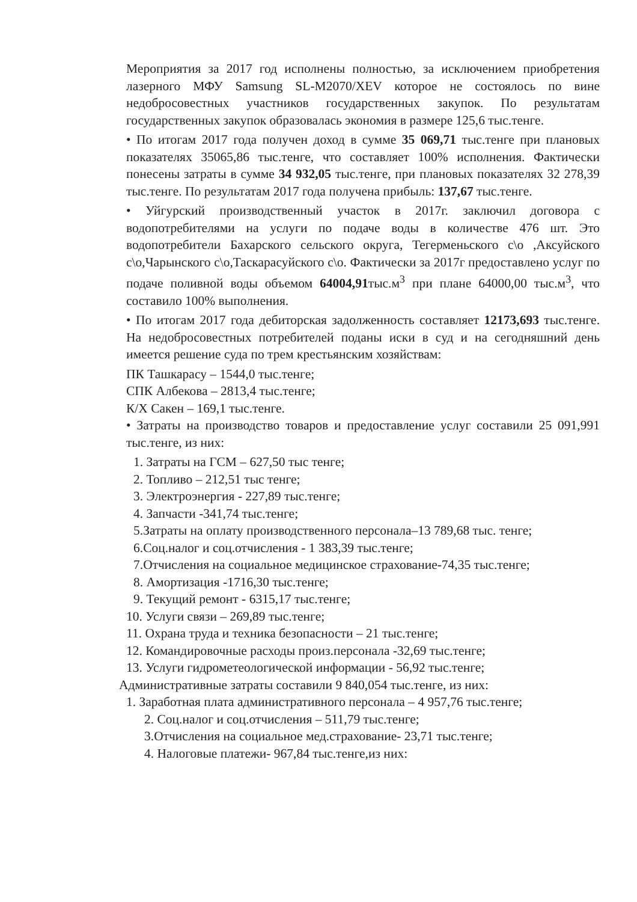Мероприятия за 2017 год исполнены полностью, за исключением приобретения лазерного МФУ Samsung SL-M2070/XEV которое не состоялось по вине недобросовестных участников государственных закупок. По результатам государственных закупок образовалась экономия в размере 125,6 тыс.тенге.
• По итогам 2017 года получен доход в сумме 35 069,71 тыс.тенге при плановых показателях 35065,86 тыс.тенге, что составляет 100% исполнения. Фактически понесены затраты в сумме 34 932,05 тыс.тенге, при плановых показателях 32 278,39 тыс.тенге. По результатам 2017 года получена прибыль: 137,67 тыс.тенге.
• Уйгурский производственный участок в 2017г. заключил договора с водопотребителями на услуги по подаче воды в количестве 476 шт. Это водопотребители Бахарского сельского округа, Тегерменьского с\о ,Аксуйского с\о,Чарынского с\о,Таскарасуйского с\о. Фактически за 2017г предоставлено услуг по подаче поливной воды объемом 64004,91тыс.м<sup>3</sup> при плане 64000,00 тыс.м<sup>3</sup>, что составило 100% выполнения.
• По итогам 2017 года дебиторская задолженность составляет 12173,693 тыс.тенге. На недобросовестных потребителей поданы иски в суд и на сегодняшний день имеется решение суда по трем крестьянским хозяйствам:
ПК Ташкарасу – 1544,0 тыс.тенге;
СПК Албекова – 2813,4 тыс.тенге;
К/Х Сакен – 169,1 тыс.тенге.
• Затраты на производство товаров и предоставление услуг составили 25 091,991 тыс.тенге, из них:
1. Затраты на ГСМ – 627,50 тыс тенге;
2. Топливо – 212,51 тыс тенге;
3. Электроэнергия - 227,89 тыс.тенге;
4. Запчасти -341,74 тыс.тенге;
5.Затраты на оплату производственного персонала–13 789,68 тыс. тенге;
6.Соц.налог и соц.отчисления - 1 383,39 тыс.тенге;
7.Отчисления на социальное медицинское страхование-74,35 тыс.тенге;
8. Амортизация -1716,30 тыс.тенге;
9. Текущий ремонт - 6315,17 тыс.тенге;
10. Услуги связи – 269,89 тыс.тенге;
11. Охрана труда и техника безопасности – 21 тыс.тенге;
12. Командировочные расходы произ.персонала -32,69 тыс.тенге;
13. Услуги гидрометеологической информации - 56,92 тыс.тенге;
Административные затраты составили 9 840,054 тыс.тенге, из них:
1. Заработная плата административного персонала – 4 957,76 тыс.тенге;
2. Соц.налог и соц.отчисления – 511,79 тыс.тенге;
3.Отчисления на социальное мед.страхование- 23,71 тыс.тенге;
4. Налоговые платежи- 967,84 тыс.тенге,из них: